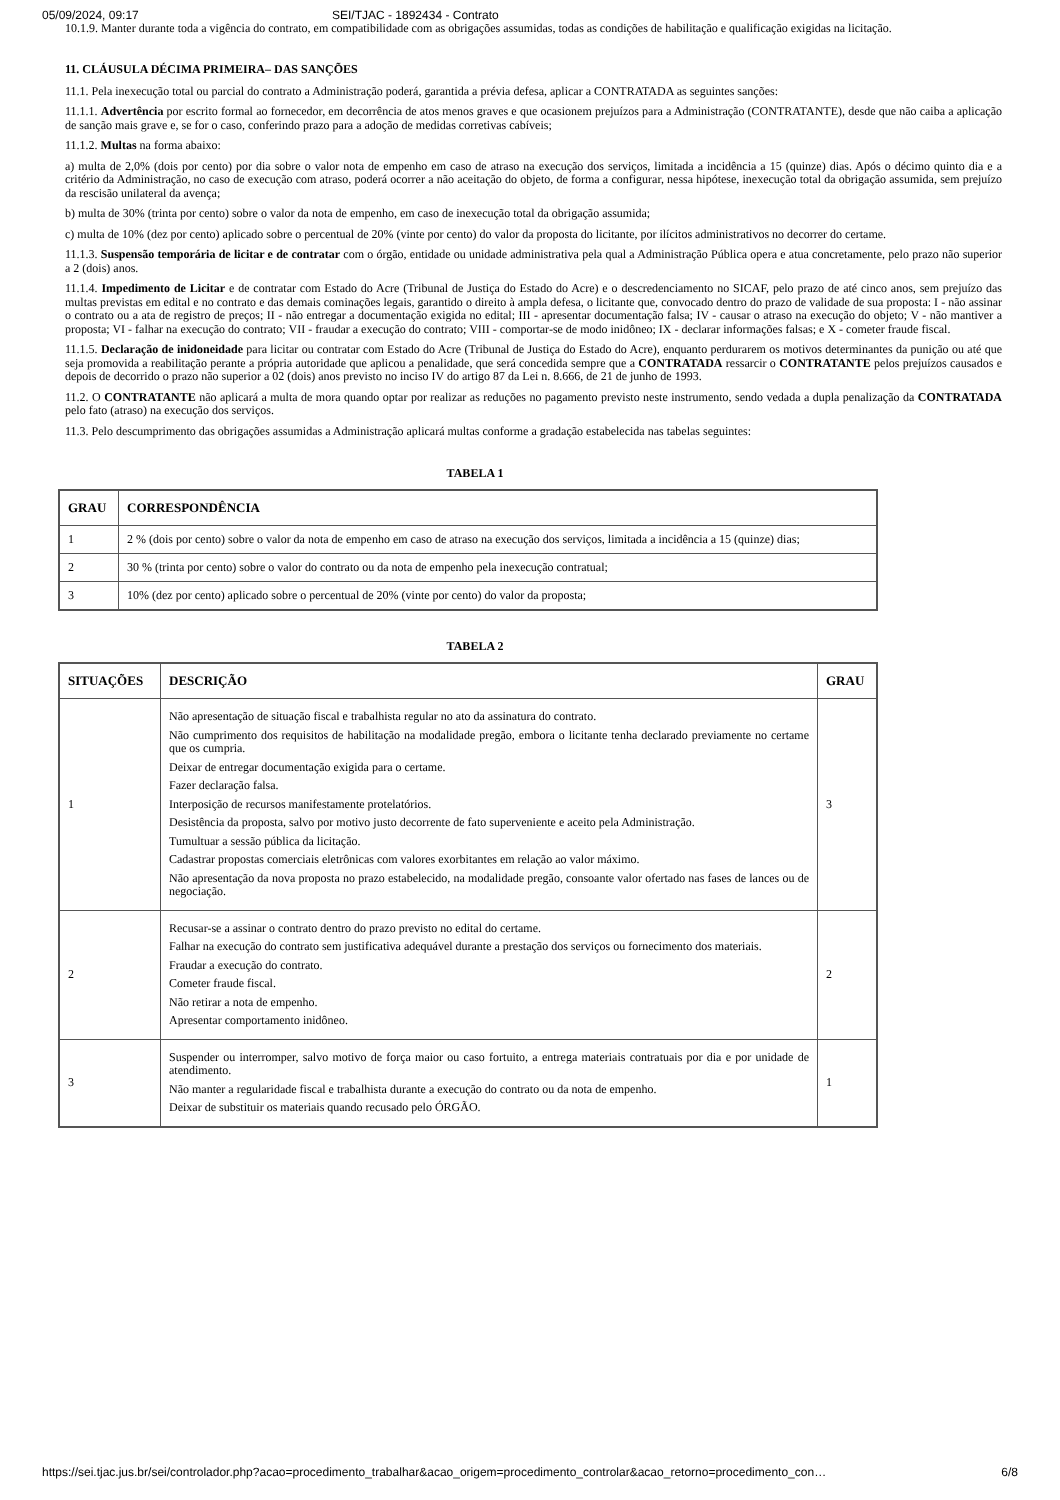05/09/2024, 09:17 SEI/TJAC - 1892434 - Contrato
10.1.9. Manter durante toda a vigência do contrato, em compatibilidade com as obrigações assumidas, todas as condições de habilitação e qualificação exigidas na licitação.
11. CLÁUSULA DÉCIMA PRIMEIRA– DAS SANÇÕES
11.1. Pela inexecução total ou parcial do contrato a Administração poderá, garantida a prévia defesa, aplicar a CONTRATADA as seguintes sanções:
11.1.1. Advertência por escrito formal ao fornecedor, em decorrência de atos menos graves e que ocasionem prejuízos para a Administração (CONTRATANTE), desde que não caiba a aplicação de sanção mais grave e, se for o caso, conferindo prazo para a adoção de medidas corretivas cabíveis;
11.1.2. Multas na forma abaixo:
a) multa de 2,0% (dois por cento) por dia sobre o valor nota de empenho em caso de atraso na execução dos serviços, limitada a incidência a 15 (quinze) dias. Após o décimo quinto dia e a critério da Administração, no caso de execução com atraso, poderá ocorrer a não aceitação do objeto, de forma a configurar, nessa hipótese, inexecução total da obrigação assumida, sem prejuízo da rescisão unilateral da avença;
b) multa de 30% (trinta por cento) sobre o valor da nota de empenho, em caso de inexecução total da obrigação assumida;
c) multa de 10% (dez por cento) aplicado sobre o percentual de 20% (vinte por cento) do valor da proposta do licitante, por ilícitos administrativos no decorrer do certame.
11.1.3. Suspensão temporária de licitar e de contratar com o órgão, entidade ou unidade administrativa pela qual a Administração Pública opera e atua concretamente, pelo prazo não superior a 2 (dois) anos.
11.1.4. Impedimento de Licitar e de contratar com Estado do Acre (Tribunal de Justiça do Estado do Acre) e o descredenciamento no SICAF, pelo prazo de até cinco anos, sem prejuízo das multas previstas em edital e no contrato e das demais cominações legais, garantido o direito à ampla defesa, o licitante que, convocado dentro do prazo de validade de sua proposta: I - não assinar o contrato ou a ata de registro de preços; II - não entregar a documentação exigida no edital; III - apresentar documentação falsa; IV - causar o atraso na execução do objeto; V - não mantiver a proposta; VI - falhar na execução do contrato; VII - fraudar a execução do contrato; VIII - comportar-se de modo inidôneo; IX - declarar informações falsas; e X - cometer fraude fiscal.
11.1.5. Declaração de inidoneidade para licitar ou contratar com Estado do Acre (Tribunal de Justiça do Estado do Acre), enquanto perdurarem os motivos determinantes da punição ou até que seja promovida a reabilitação perante a própria autoridade que aplicou a penalidade, que será concedida sempre que a CONTRATADA ressarcir o CONTRATANTE pelos prejuízos causados e depois de decorrido o prazo não superior a 02 (dois) anos previsto no inciso IV do artigo 87 da Lei n. 8.666, de 21 de junho de 1993.
11.2. O CONTRATANTE não aplicará a multa de mora quando optar por realizar as reduções no pagamento previsto neste instrumento, sendo vedada a dupla penalização da CONTRATADA pelo fato (atraso) na execução dos serviços.
11.3. Pelo descumprimento das obrigações assumidas a Administração aplicará multas conforme a gradação estabelecida nas tabelas seguintes:
TABELA 1
| GRAU | CORRESPONDÊNCIA |
| --- | --- |
| 1 | 2 % (dois por cento) sobre o valor da nota de empenho em caso de atraso na execução dos serviços, limitada a incidência a 15 (quinze) dias; |
| 2 | 30 % (trinta por cento) sobre o valor do contrato ou da nota de empenho pela inexecução contratual; |
| 3 | 10% (dez por cento) aplicado sobre o percentual de 20% (vinte por cento) do valor da proposta; |
TABELA 2
| SITUAÇÕES | DESCRIÇÃO | GRAU |
| --- | --- | --- |
| 1 | Não apresentação de situação fiscal e trabalhista regular no ato da assinatura do contrato. Não cumprimento dos requisitos de habilitação na modalidade pregão, embora o licitante tenha declarado previamente no certame que os cumpria. Deixar de entregar documentação exigida para o certame. Fazer declaração falsa. Interposição de recursos manifestamente protelatórios. Desistência da proposta, salvo por motivo justo decorrente de fato superveniente e aceito pela Administração. Tumultuar a sessão pública da licitação. Cadastrar propostas comerciais eletrônicas com valores exorbitantes em relação ao valor máximo. Não apresentação da nova proposta no prazo estabelecido, na modalidade pregão, consoante valor ofertado nas fases de lances ou de negociação. | 3 |
| 2 | Recusar-se a assinar o contrato dentro do prazo previsto no edital do certame. Falhar na execução do contrato sem justificativa adequável durante a prestação dos serviços ou fornecimento dos materiais. Fraudar a execução do contrato. Cometer fraude fiscal. Não retirar a nota de empenho. Apresentar comportamento inidôneo. | 2 |
| 3 | Suspender ou interromper, salvo motivo de força maior ou caso fortuito, a entrega materiais contratuais por dia e por unidade de atendimento. Não manter a regularidade fiscal e trabalhista durante a execução do contrato ou da nota de empenho. Deixar de substituir os materiais quando recusado pelo ÓRGÃO. | 1 |
https://sei.tjac.jus.br/sei/controlador.php?acao=procedimento_trabalhar&acao_origem=procedimento_controlar&acao_retorno=procedimento_con… 6/8